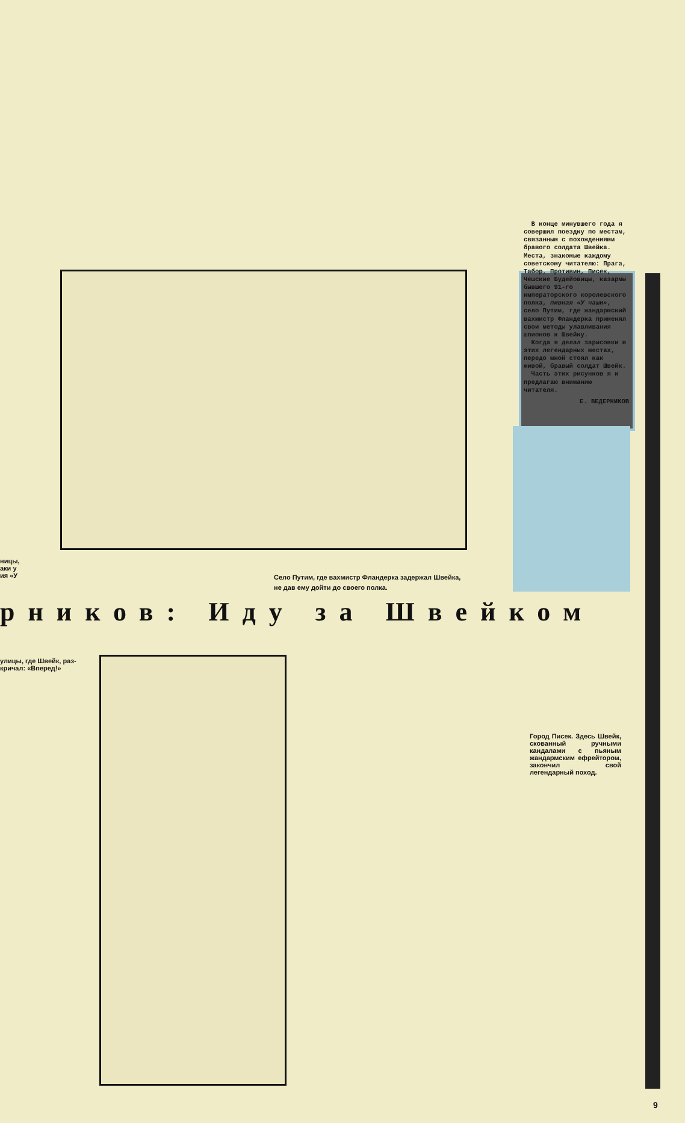ницы,
аки у
ия «У
Село Путим, где вахмистр Фландерка задержал Швейка, не дав ему дойти до своего полка.
В конце минувшего года я совершил поездку по местам, связанным с похождениями бравого солдата Швейка. Места, знакомые каждому советскому читателю: Прага, Табор, Противин, Писек, Чешские Будейовицы, казармы бывшего 91-го императорского королевского полка, пивная «У чаши», село Путим, где жандармский вахмистр Фландерка применял свои методы улавливания шпионов к Швейку.
Когда я делал зарисовки в этих легендарных местах, передо мной стоял как живой, бравый солдат Швейк.
Часть этих рисунков я и предлагаю вниманию читателя.
Е. ВЕДЕРНИКОВ
рников: Иду за Швейком
улицы, где Швейк, раз-
кричал: «Вперед!»
Город Писек. Здесь Швейк, скованный ручными кандалами с пьяным жандармским ефрейтором, закончил свой легендарный поход.
9